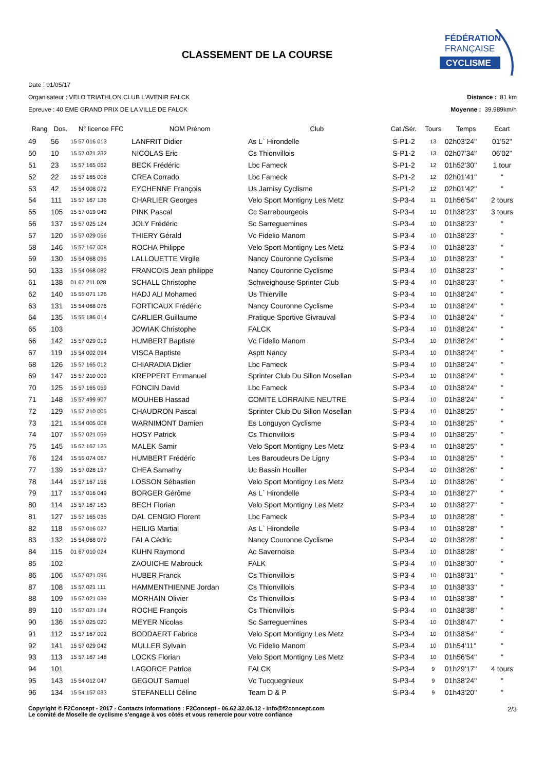FÉDÉRATION
FRANÇAISE
CYCLISME
CLASSEMENT DE LA COURSE
Date : 01/05/17
Distance : 81 km Organisateur : VELO TRIATHLON CLUB L'AVENIR FALCK
Moyenne : 39.989km/h Epreuve : 40 EME GRAND PRIX DE LA VILLE DE FALCK
| Rang | Dos. | N° licence FFC | NOM Prénom | Club | Cat./Sér. | Tours | Temps | Ecart |
| --- | --- | --- | --- | --- | --- | --- | --- | --- |
| 49 | 56 | 15 57 016 013 | LANFRIT Didier | As L` Hirondelle | S-P1-2 | 13 | 02h03'24'' | 01'52'' |
| 50 | 10 | 15 57 021 232 | NICOLAS Eric | Cs Thionvillois | S-P1-2 | 13 | 02h07'34'' | 06'02'' |
| 51 | 23 | 15 57 165 062 | BECK Frédéric | Lbc Fameck | S-P1-2 | 12 | 01h52'30'' | 1 tour |
| 52 | 22 | 15 57 165 008 | CREA Corrado | Lbc Fameck | S-P1-2 | 12 | 02h01'41'' | " |
| 53 | 42 | 15 54 008 072 | EYCHENNE François | Us Jarnisy Cyclisme | S-P1-2 | 12 | 02h01'42'' | " |
| 54 | 111 | 15 57 167 136 | CHARLIER Georges | Velo Sport Montigny Les Metz | S-P3-4 | 11 | 01h56'54'' | 2 tours |
| 55 | 105 | 15 57 019 042 | PINK Pascal | Cc Sarrebourgeois | S-P3-4 | 10 | 01h38'23'' | 3 tours |
| 56 | 137 | 15 57 025 124 | JOLY Frédéric | Sc Sarreguemines | S-P3-4 | 10 | 01h38'23'' | " |
| 57 | 120 | 15 57 029 056 | THIERY Gérald | Vc Fidelio Manom | S-P3-4 | 10 | 01h38'23'' | " |
| 58 | 146 | 15 57 167 008 | ROCHA Philippe | Velo Sport Montigny Les Metz | S-P3-4 | 10 | 01h38'23'' | " |
| 59 | 130 | 15 54 068 095 | LALLOUETTE Virgile | Nancy Couronne Cyclisme | S-P3-4 | 10 | 01h38'23'' | " |
| 60 | 133 | 15 54 068 082 | FRANCOIS Jean philippe | Nancy Couronne Cyclisme | S-P3-4 | 10 | 01h38'23'' | " |
| 61 | 138 | 01 67 211 028 | SCHALL Christophe | Schweighouse Sprinter Club | S-P3-4 | 10 | 01h38'23'' | " |
| 62 | 140 | 15 55 071 126 | HADJ ALI Mohamed | Us Thierville | S-P3-4 | 10 | 01h38'24'' | " |
| 63 | 131 | 15 54 068 076 | FORTICAUX Frédéric | Nancy Couronne Cyclisme | S-P3-4 | 10 | 01h38'24'' | " |
| 64 | 135 | 15 55 186 014 | CARLIER Guillaume | Pratique Sportive Givrauval | S-P3-4 | 10 | 01h38'24'' | " |
| 65 | 103 | | JOWIAK Christophe | FALCK | S-P3-4 | 10 | 01h38'24'' | " |
| 66 | 142 | 15 57 029 019 | HUMBERT Baptiste | Vc Fidelio Manom | S-P3-4 | 10 | 01h38'24'' | " |
| 67 | 119 | 15 54 002 094 | VISCA Baptiste | Asptt Nancy | S-P3-4 | 10 | 01h38'24'' | " |
| 68 | 126 | 15 57 165 012 | CHIARADIA Didier | Lbc Fameck | S-P3-4 | 10 | 01h38'24'' | " |
| 69 | 147 | 15 57 210 009 | KREPPERT Emmanuel | Sprinter Club Du Sillon Mosellan | S-P3-4 | 10 | 01h38'24'' | " |
| 70 | 125 | 15 57 165 059 | FONCIN David | Lbc Fameck | S-P3-4 | 10 | 01h38'24'' | " |
| 71 | 148 | 15 57 499 907 | MOUHEB Hassad | COMITE LORRAINE NEUTRE | S-P3-4 | 10 | 01h38'24'' | " |
| 72 | 129 | 15 57 210 005 | CHAUDRON Pascal | Sprinter Club Du Sillon Mosellan | S-P3-4 | 10 | 01h38'25'' | " |
| 73 | 121 | 15 54 005 008 | WARNIMONT Damien | Es Longuyon Cyclisme | S-P3-4 | 10 | 01h38'25'' | " |
| 74 | 107 | 15 57 021 059 | HOSY Patrick | Cs Thionvillois | S-P3-4 | 10 | 01h38'25'' | " |
| 75 | 145 | 15 57 167 125 | MALEK Samir | Velo Sport Montigny Les Metz | S-P3-4 | 10 | 01h38'25'' | " |
| 76 | 124 | 15 55 074 067 | HUMBERT Frédéric | Les Baroudeurs De Ligny | S-P3-4 | 10 | 01h38'25'' | " |
| 77 | 139 | 15 57 026 197 | CHEA Samathy | Uc Bassin Houiller | S-P3-4 | 10 | 01h38'26'' | " |
| 78 | 144 | 15 57 167 156 | LOSSON Sébastien | Velo Sport Montigny Les Metz | S-P3-4 | 10 | 01h38'26'' | " |
| 79 | 117 | 15 57 016 049 | BORGER Gérôme | As L` Hirondelle | S-P3-4 | 10 | 01h38'27'' | " |
| 80 | 114 | 15 57 167 163 | BECH Florian | Velo Sport Montigny Les Metz | S-P3-4 | 10 | 01h38'27'' | " |
| 81 | 127 | 15 57 165 035 | DAL CENGIO Florent | Lbc Fameck | S-P3-4 | 10 | 01h38'28'' | " |
| 82 | 118 | 15 57 016 027 | HEILIG Martial | As L` Hirondelle | S-P3-4 | 10 | 01h38'28'' | " |
| 83 | 132 | 15 54 068 079 | FALA Cédric | Nancy Couronne Cyclisme | S-P3-4 | 10 | 01h38'28'' | " |
| 84 | 115 | 01 67 010 024 | KUHN Raymond | Ac Savernoise | S-P3-4 | 10 | 01h38'28'' | " |
| 85 | 102 | | ZAOUICHE Mabrouck | FALK | S-P3-4 | 10 | 01h38'30'' | " |
| 86 | 106 | 15 57 021 096 | HUBER Franck | Cs Thionvillois | S-P3-4 | 10 | 01h38'31'' | " |
| 87 | 108 | 15 57 021 111 | HAMMENTHIENNE Jordan | Cs Thionvillois | S-P3-4 | 10 | 01h38'33'' | " |
| 88 | 109 | 15 57 021 039 | MORHAIN Olivier | Cs Thionvillois | S-P3-4 | 10 | 01h38'38'' | " |
| 89 | 110 | 15 57 021 124 | ROCHE François | Cs Thionvillois | S-P3-4 | 10 | 01h38'38'' | " |
| 90 | 136 | 15 57 025 020 | MEYER Nicolas | Sc Sarreguemines | S-P3-4 | 10 | 01h38'47'' | " |
| 91 | 112 | 15 57 167 002 | BODDAERT Fabrice | Velo Sport Montigny Les Metz | S-P3-4 | 10 | 01h38'54'' | " |
| 92 | 141 | 15 57 029 042 | MULLER Sylvain | Vc Fidelio Manom | S-P3-4 | 10 | 01h54'11'' | " |
| 93 | 113 | 15 57 167 148 | LOCKS Florian | Velo Sport Montigny Les Metz | S-P3-4 | 10 | 01h56'54'' | " |
| 94 | 101 | | LAGORCE Patrice | FALCK | S-P3-4 | 9 | 01h29'17'' | 4 tours |
| 95 | 143 | 15 54 012 047 | GEGOUT Samuel | Vc Tucquegnieux | S-P3-4 | 9 | 01h38'24'' | " |
| 96 | 134 | 15 54 157 033 | STEFANELLI Céline | Team D & P | S-P3-4 | 9 | 01h43'20'' | " |
2/3 Copyright © F2Concept - 2017 - Contacts informations : F2Concept - 06.62.32.06.12 - info@f2concept.com
Le comité de Moselle de cyclisme s'engage à vos côtés et vous remercie pour votre confiance